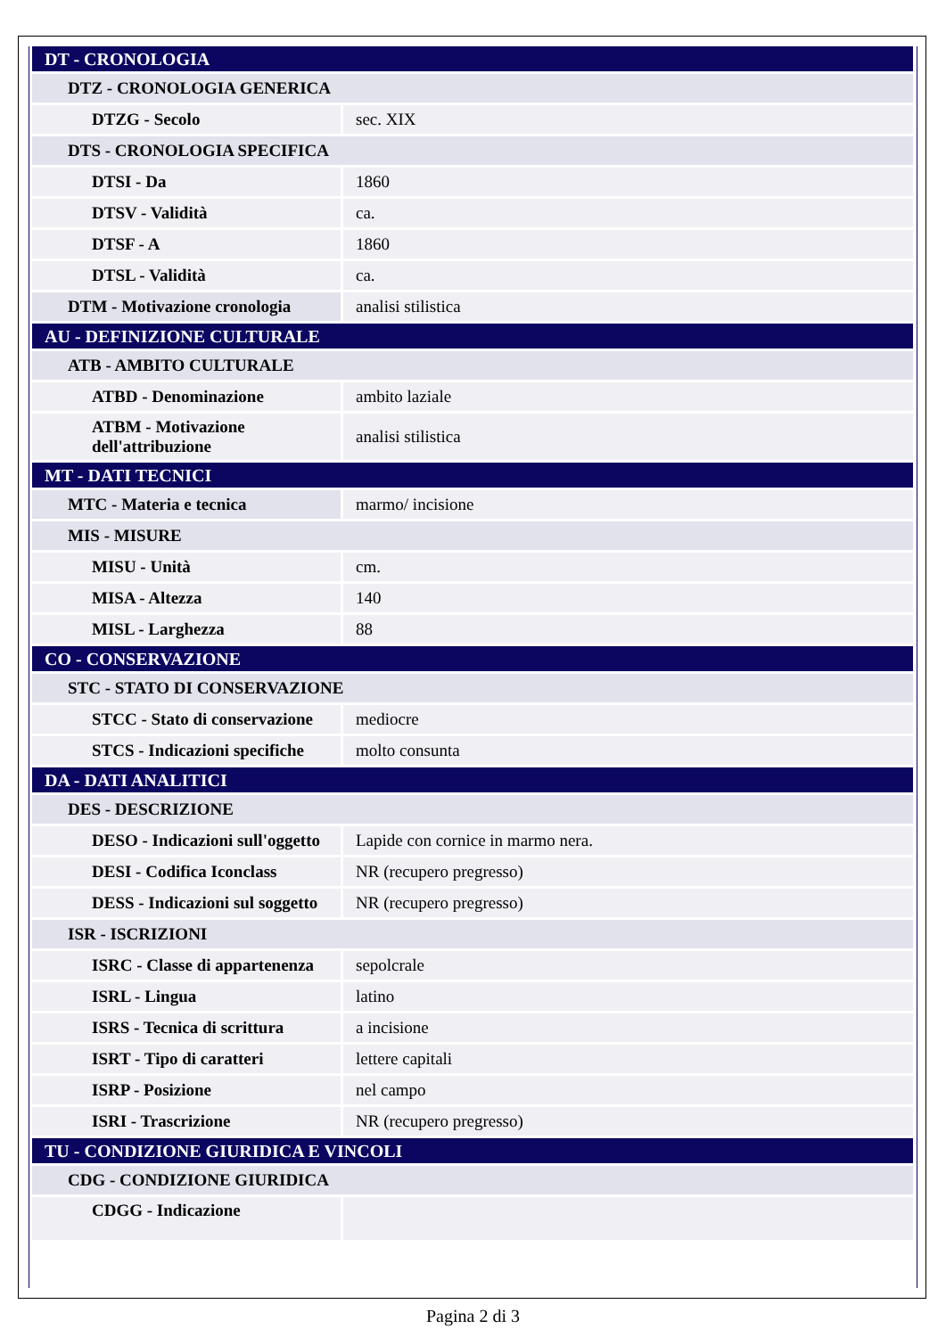| DT - CRONOLOGIA | |
| DTZ - CRONOLOGIA GENERICA | |
| DTZG - Secolo | sec. XIX |
| DTS - CRONOLOGIA SPECIFICA | |
| DTSI - Da | 1860 |
| DTSV - Validità | ca. |
| DTSF - A | 1860 |
| DTSL - Validità | ca. |
| DTM - Motivazione cronologia | analisi stilistica |
| AU - DEFINIZIONE CULTURALE | |
| ATB - AMBITO CULTURALE | |
| ATBD - Denominazione | ambito laziale |
| ATBM - Motivazione dell'attribuzione | analisi stilistica |
| MT - DATI TECNICI | |
| MTC - Materia e tecnica | marmo/ incisione |
| MIS - MISURE | |
| MISU - Unità | cm. |
| MISA - Altezza | 140 |
| MISL - Larghezza | 88 |
| CO - CONSERVAZIONE | |
| STC - STATO DI CONSERVAZIONE | |
| STCC - Stato di conservazione | mediocre |
| STCS - Indicazioni specifiche | molto consunta |
| DA - DATI ANALITICI | |
| DES - DESCRIZIONE | |
| DESO - Indicazioni sull'oggetto | Lapide con cornice in marmo nera. |
| DESI - Codifica Iconclass | NR (recupero pregresso) |
| DESS - Indicazioni sul soggetto | NR (recupero pregresso) |
| ISR - ISCRIZIONI | |
| ISRC - Classe di appartenenza | sepolcrale |
| ISRL - Lingua | latino |
| ISRS - Tecnica di scrittura | a incisione |
| ISRT - Tipo di caratteri | lettere capitali |
| ISRP - Posizione | nel campo |
| ISRI - Trascrizione | NR (recupero pregresso) |
| TU - CONDIZIONE GIURIDICA E VINCOLI | |
| CDG - CONDIZIONE GIURIDICA | |
| CDGG - Indicazione | |
Pagina 2 di 3